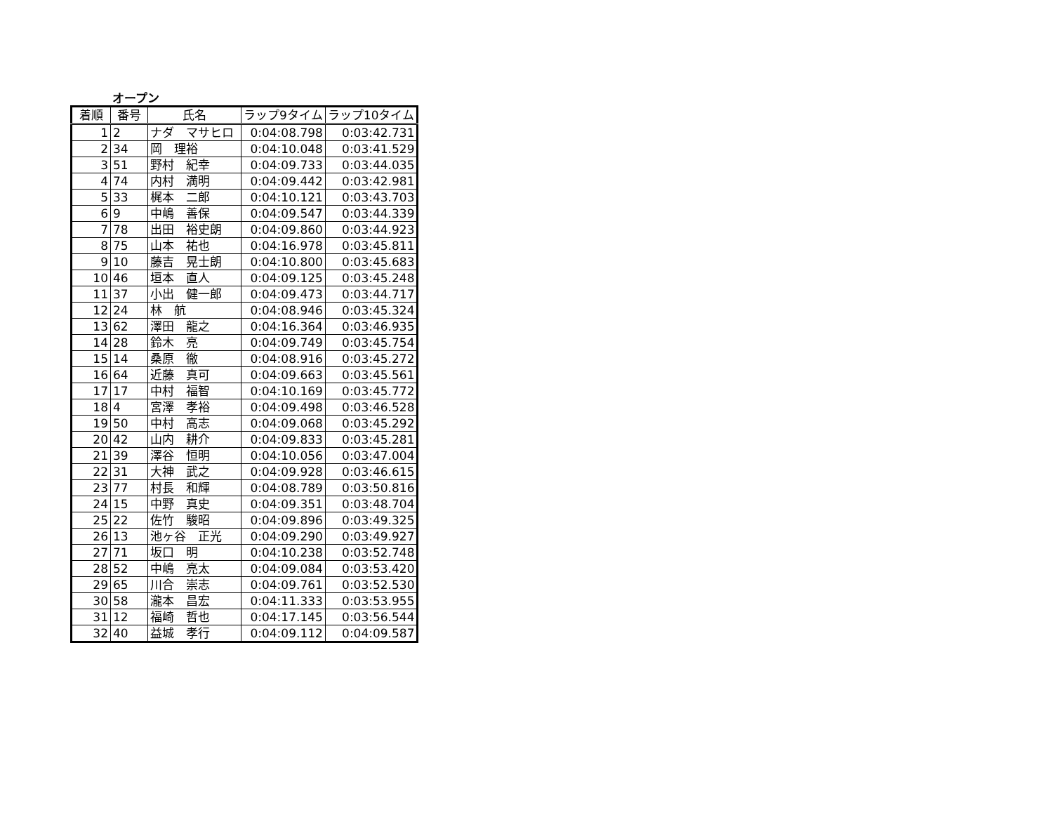オープン
| 着順 | 番号 | 氏名 | ラップ9タイム | ラップ10タイム |
| --- | --- | --- | --- | --- |
| 1 | 2 | ナダ マサヒロ | 0:04:08.798 | 0:03:42.731 |
| 2 | 34 | 岡 理裕 | 0:04:10.048 | 0:03:41.529 |
| 3 | 51 | 野村 紀幸 | 0:04:09.733 | 0:03:44.035 |
| 4 | 74 | 内村 満明 | 0:04:09.442 | 0:03:42.981 |
| 5 | 33 | 梶本 二郎 | 0:04:10.121 | 0:03:43.703 |
| 6 | 9 | 中嶋 善保 | 0:04:09.547 | 0:03:44.339 |
| 7 | 78 | 出田 裕史朗 | 0:04:09.860 | 0:03:44.923 |
| 8 | 75 | 山本 祐也 | 0:04:16.978 | 0:03:45.811 |
| 9 | 10 | 藤吉 晃士朗 | 0:04:10.800 | 0:03:45.683 |
| 10 | 46 | 垣本 直人 | 0:04:09.125 | 0:03:45.248 |
| 11 | 37 | 小出 健一郎 | 0:04:09.473 | 0:03:44.717 |
| 12 | 24 | 林 航 | 0:04:08.946 | 0:03:45.324 |
| 13 | 62 | 澤田 龍之 | 0:04:16.364 | 0:03:46.935 |
| 14 | 28 | 鈴木 亮 | 0:04:09.749 | 0:03:45.754 |
| 15 | 14 | 桑原 徹 | 0:04:08.916 | 0:03:45.272 |
| 16 | 64 | 近藤 真可 | 0:04:09.663 | 0:03:45.561 |
| 17 | 17 | 中村 福智 | 0:04:10.169 | 0:03:45.772 |
| 18 | 4 | 宮澤 孝裕 | 0:04:09.498 | 0:03:46.528 |
| 19 | 50 | 中村 高志 | 0:04:09.068 | 0:03:45.292 |
| 20 | 42 | 山内 耕介 | 0:04:09.833 | 0:03:45.281 |
| 21 | 39 | 澤谷 恒明 | 0:04:10.056 | 0:03:47.004 |
| 22 | 31 | 大神 武之 | 0:04:09.928 | 0:03:46.615 |
| 23 | 77 | 村長 和輝 | 0:04:08.789 | 0:03:50.816 |
| 24 | 15 | 中野 真史 | 0:04:09.351 | 0:03:48.704 |
| 25 | 22 | 佐竹 駿昭 | 0:04:09.896 | 0:03:49.325 |
| 26 | 13 | 池ヶ谷 正光 | 0:04:09.290 | 0:03:49.927 |
| 27 | 71 | 坂口 明 | 0:04:10.238 | 0:03:52.748 |
| 28 | 52 | 中嶋 亮太 | 0:04:09.084 | 0:03:53.420 |
| 29 | 65 | 川合 崇志 | 0:04:09.761 | 0:03:52.530 |
| 30 | 58 | 瀧本 昌宏 | 0:04:11.333 | 0:03:53.955 |
| 31 | 12 | 福崎 哲也 | 0:04:17.145 | 0:03:56.544 |
| 32 | 40 | 益城 孝行 | 0:04:09.112 | 0:04:09.587 |